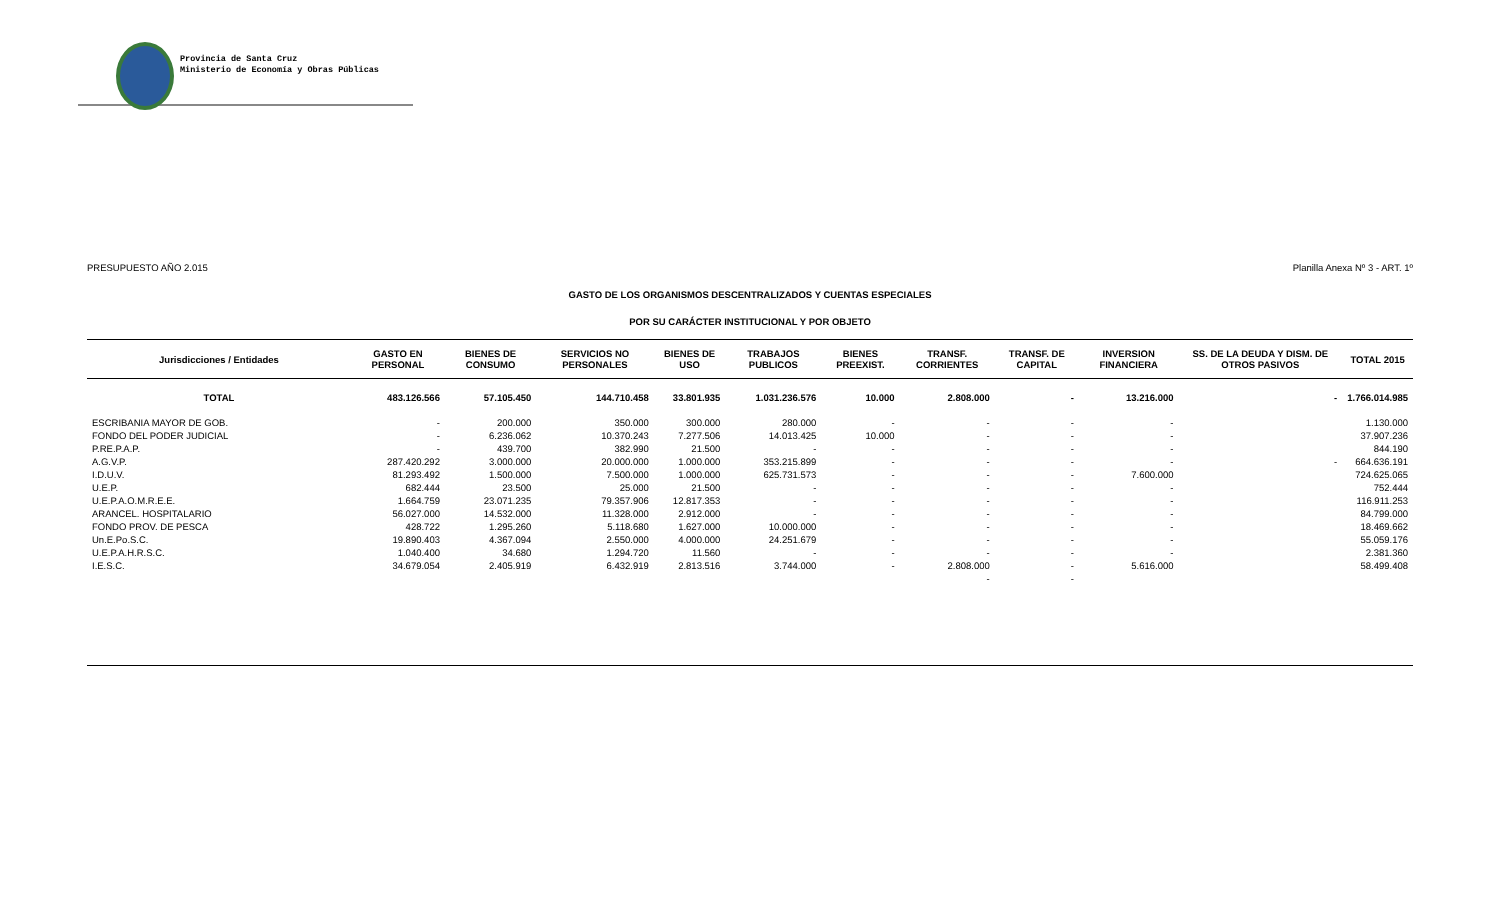Provincia de Santa Cruz
Ministerio de Economía y Obras Públicas
PRESUPUESTO AÑO 2.015 Planilla Anexa Nº 3 - ART. 1º
GASTO DE LOS ORGANISMOS DESCENTRALIZADOS Y CUENTAS ESPECIALES
POR SU CARÁCTER INSTITUCIONAL Y POR OBJETO
| Jurisdicciones / Entidades | GASTO EN PERSONAL | BIENES DE CONSUMO | SERVICIOS NO PERSONALES | BIENES DE USO | TRABAJOS PUBLICOS | BIENES PREEXIST. | TRANSF. CORRIENTES | TRANSF. DE CAPITAL | INVERSION FINANCIERA | SS. DE LA DEUDA Y DISM. DE OTROS PASIVOS | TOTAL 2015 |
| --- | --- | --- | --- | --- | --- | --- | --- | --- | --- | --- | --- |
| TOTAL | 483.126.566 | 57.105.450 | 144.710.458 | 33.801.935 | 1.031.236.576 | 10.000 | 2.808.000 | - | 13.216.000 | - | 1.766.014.985 |
| ESCRIBANIA MAYOR DE GOB. | - | 200.000 | 350.000 | 300.000 | 280.000 | - | - | - | - | | 1.130.000 |
| FONDO DEL PODER JUDICIAL | - | 6.236.062 | 10.370.243 | 7.277.506 | 14.013.425 | 10.000 | - | - | - | | 37.907.236 |
| P.RE.P.A.P. | - | 439.700 | 382.990 | 21.500 | - | - | - | - | - | | 844.190 |
| A.G.V.P. | 287.420.292 | 3.000.000 | 20.000.000 | 1.000.000 | 353.215.899 | - | - | - | - | - | 664.636.191 |
| I.D.U.V. | 81.293.492 | 1.500.000 | 7.500.000 | 1.000.000 | 625.731.573 | - | - | - | 7.600.000 | | 724.625.065 |
| U.E.P. | 682.444 | 23.500 | 25.000 | 21.500 | - | - | - | - | - | | 752.444 |
| U.E.P.A.O.M.R.E.E. | 1.664.759 | 23.071.235 | 79.357.906 | 12.817.353 | - | - | - | - | - | | 116.911.253 |
| ARANCEL. HOSPITALARIO | 56.027.000 | 14.532.000 | 11.328.000 | 2.912.000 | - | - | - | - | - | | 84.799.000 |
| FONDO PROV. DE PESCA | 428.722 | 1.295.260 | 5.118.680 | 1.627.000 | 10.000.000 | - | - | - | - | | 18.469.662 |
| Un.E.Po.S.C. | 19.890.403 | 4.367.094 | 2.550.000 | 4.000.000 | 24.251.679 | - | - | - | - | | 55.059.176 |
| U.E.P.A.H.R.S.C. | 1.040.400 | 34.680 | 1.294.720 | 11.560 | - | - | - | - | - | | 2.381.360 |
| I.E.S.C. | 34.679.054 | 2.405.919 | 6.432.919 | 2.813.516 | 3.744.000 | - | 2.808.000 | - | 5.616.000 | | 58.499.408 |
| | | | | | | | - | - | | | |